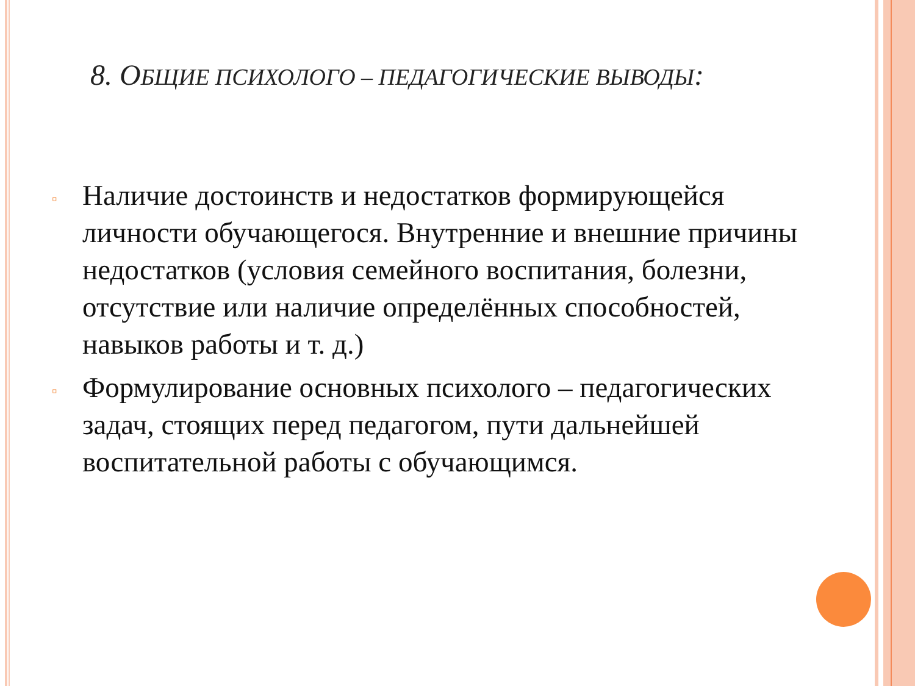8. ОБЩИЕ ПСИХОЛОГО – ПЕДАГОГИЧЕСКИЕ ВЫВОДЫ:
▫ Наличие достоинств и недостатков формирующейся личности обучающегося. Внутренние и внешние причины недостатков (условия семейного воспитания, болезни, отсутствие или наличие определённых способностей, навыков работы и т. д.)
▫ Формулирование основных психолого – педагогических задач, стоящих перед педагогом, пути дальнейшей воспитательной работы с обучающимся.